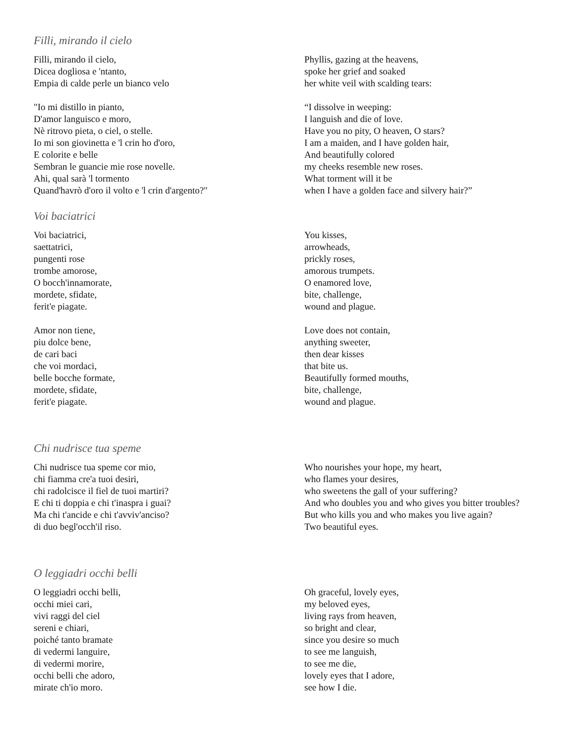Filli, mirando il cielo
Filli, mirando il cielo,
Dicea dogliosa e 'ntanto,
Empia di calde perle un bianco velo
Phyllis, gazing at the heavens,
spoke her grief and soaked
her white veil with scalding tears:
"Io mi distillo in pianto,
D'amor languisco e moro,
Nè ritrovo pieta, o ciel, o stelle.
Io mi son giovinetta e 'l crin ho d'oro,
E colorite e belle
Sembran le guancie mie rose novelle.
Ahi, qual sarà 'l tormento
Quand'havrò d'oro il volto e 'l crin d'argento?"
“I dissolve in weeping:
I languish and die of love.
Have you no pity, O heaven, O stars?
I am a maiden, and I have golden hair,
And beautifully colored
my cheeks resemble new roses.
What torment will it be
when I have a golden face and silvery hair?”
Voi baciatrici
Voi baciatrici,
saettatrici,
pungenti rose
trombe amorose,
O bocch'innamorate,
mordete, sfidate,
ferit'e piagate.
You kisses,
arrowheads,
prickly roses,
amorous trumpets.
O enamored love,
bite, challenge,
wound and plague.
Amor non tiene,
piu dolce bene,
de cari baci
che voi mordaci,
belle bocche formate,
mordete, sfidate,
ferit'e piagate.
Love does not contain,
anything sweeter,
then dear kisses
that bite us.
Beautifully formed mouths,
bite, challenge,
wound and plague.
Chi nudrisce tua speme
Chi nudrisce tua speme cor mio,
chi fiamma cre'a tuoi desiri,
chi radolcisce il fiel de tuoi martiri?
E chi ti doppia e chi t'inaspra i guai?
Ma chi t'ancide e chi t'avviv'anciso?
di duo begl'occh'il riso.
Who nourishes your hope, my heart,
who flames your desires,
who sweetens the gall of your suffering?
And who doubles you and who gives you bitter troubles?
But who kills you and who makes you live again?
Two beautiful eyes.
O leggiadri occhi belli
O leggiadri occhi belli,
occhi miei cari,
vivi raggi del ciel
sereni e chiari,
poiché tanto bramate
di vedermi languire,
di vedermi morire,
occhi belli che adoro,
mirate ch'io moro.
Oh graceful, lovely eyes,
my beloved eyes,
living rays from heaven,
so bright and clear,
since you desire so much
to see me languish,
to see me die,
lovely eyes that I adore,
see how I die.